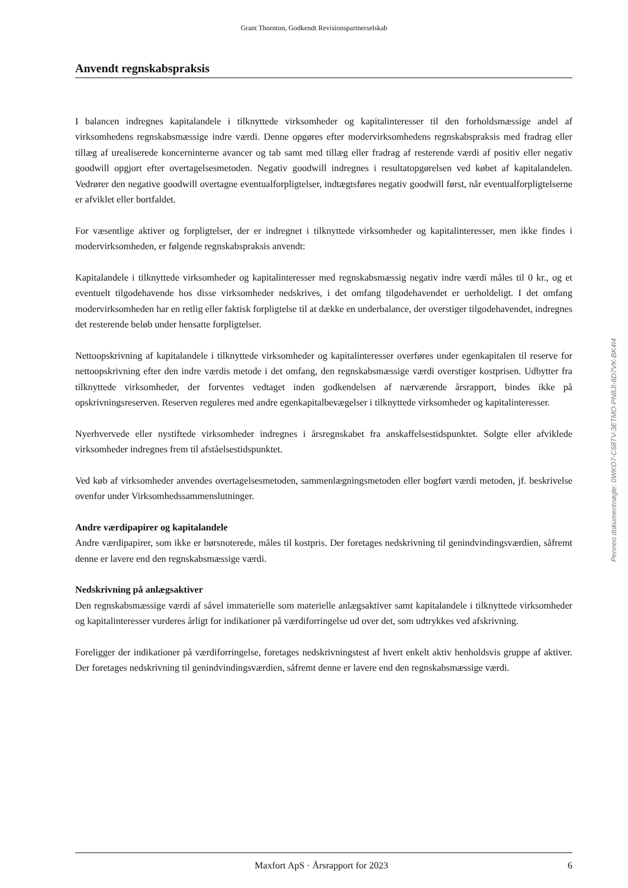Grant Thornton, Godkendt Revisionspartnerselskab
Anvendt regnskabspraksis
I balancen indregnes kapitalandele i tilknyttede virksomheder og kapitalinteresser til den forholdsmæssige andel af virksomhedens regnskabsmæssige indre værdi. Denne opgøres efter modervirksomhedens regnskabspraksis med fradrag eller tillæg af urealiserede koncerninterne avancer og tab samt med tillæg eller fradrag af resterende værdi af positiv eller negativ goodwill opgjort efter overtagelsesmetoden. Negativ goodwill indregnes i resultatopgørelsen ved købet af kapitalandelen. Vedrører den negative goodwill overtagne eventualforpligtelser, indtægtsføres negativ goodwill først, når eventualforpligtelserne er afviklet eller bortfaldet.
For væsentlige aktiver og forpligtelser, der er indregnet i tilknyttede virksomheder og kapitalinteresser, men ikke findes i modervirksomheden, er følgende regnskabspraksis anvendt:
Kapitalandele i tilknyttede virksomheder og kapitalinteresser med regnskabsmæssig negativ indre værdi måles til 0 kr., og et eventuelt tilgodehavende hos disse virksomheder nedskrives, i det omfang tilgodehavendet er uerholdeligt. I det omfang modervirksomheden har en retlig eller faktisk forpligtelse til at dække en underbalance, der overstiger tilgodehavendet, indregnes det resterende beløb under hensatte forpligtelser.
Nettoopskrivning af kapitalandele i tilknyttede virksomheder og kapitalinteresser overføres under egenkapitalen til reserve for nettoopskrivning efter den indre værdis metode i det omfang, den regnskabsmæssige værdi overstiger kostprisen. Udbytter fra tilknyttede virksomheder, der forventes vedtaget inden godkendelsen af nærværende årsrapport, bindes ikke på opskrivningsreserven. Reserven reguleres med andre egenkapitalbevægelser i tilknyttede virksomheder og kapitalinteresser.
Nyerhvervede eller nystiftede virksomheder indregnes i årsregnskabet fra anskaffelsestidspunktet. Solgte eller afviklede virksomheder indregnes frem til afståelsestidspunktet.
Ved køb af virksomheder anvendes overtagelsesmetoden, sammenlægningsmetoden eller bogført værdi metoden, jf. beskrivelse ovenfor under Virksomhedssammenslutninger.
Andre værdipapirer og kapitalandele
Andre værdipapirer, som ikke er børsnoterede, måles til kostpris. Der foretages nedskrivning til genindvindingsværdien, såfremt denne er lavere end den regnskabsmæssige værdi.
Nedskrivning på anlægsaktiver
Den regnskabsmæssige værdi af såvel immaterielle som materielle anlægsaktiver samt kapitalandele i tilknyttede virksomheder og kapitalinteresser vurderes årligt for indikationer på værdiforringelse ud over det, som udtrykkes ved afskrivning.
Foreligger der indikationer på værdiforringelse, foretages nedskrivningstest af hvert enkelt aktiv henholdsvis gruppe af aktiver. Der foretages nedskrivning til genindvindingsværdien, såfremt denne er lavere end den regnskabsmæssige værdi.
Penneo dokumentnøgle: 0WKO7-C68TV-3ETMO-PN8JI-8D7VK-BK4I4
Maxfort ApS · Årsrapport for 2023 6